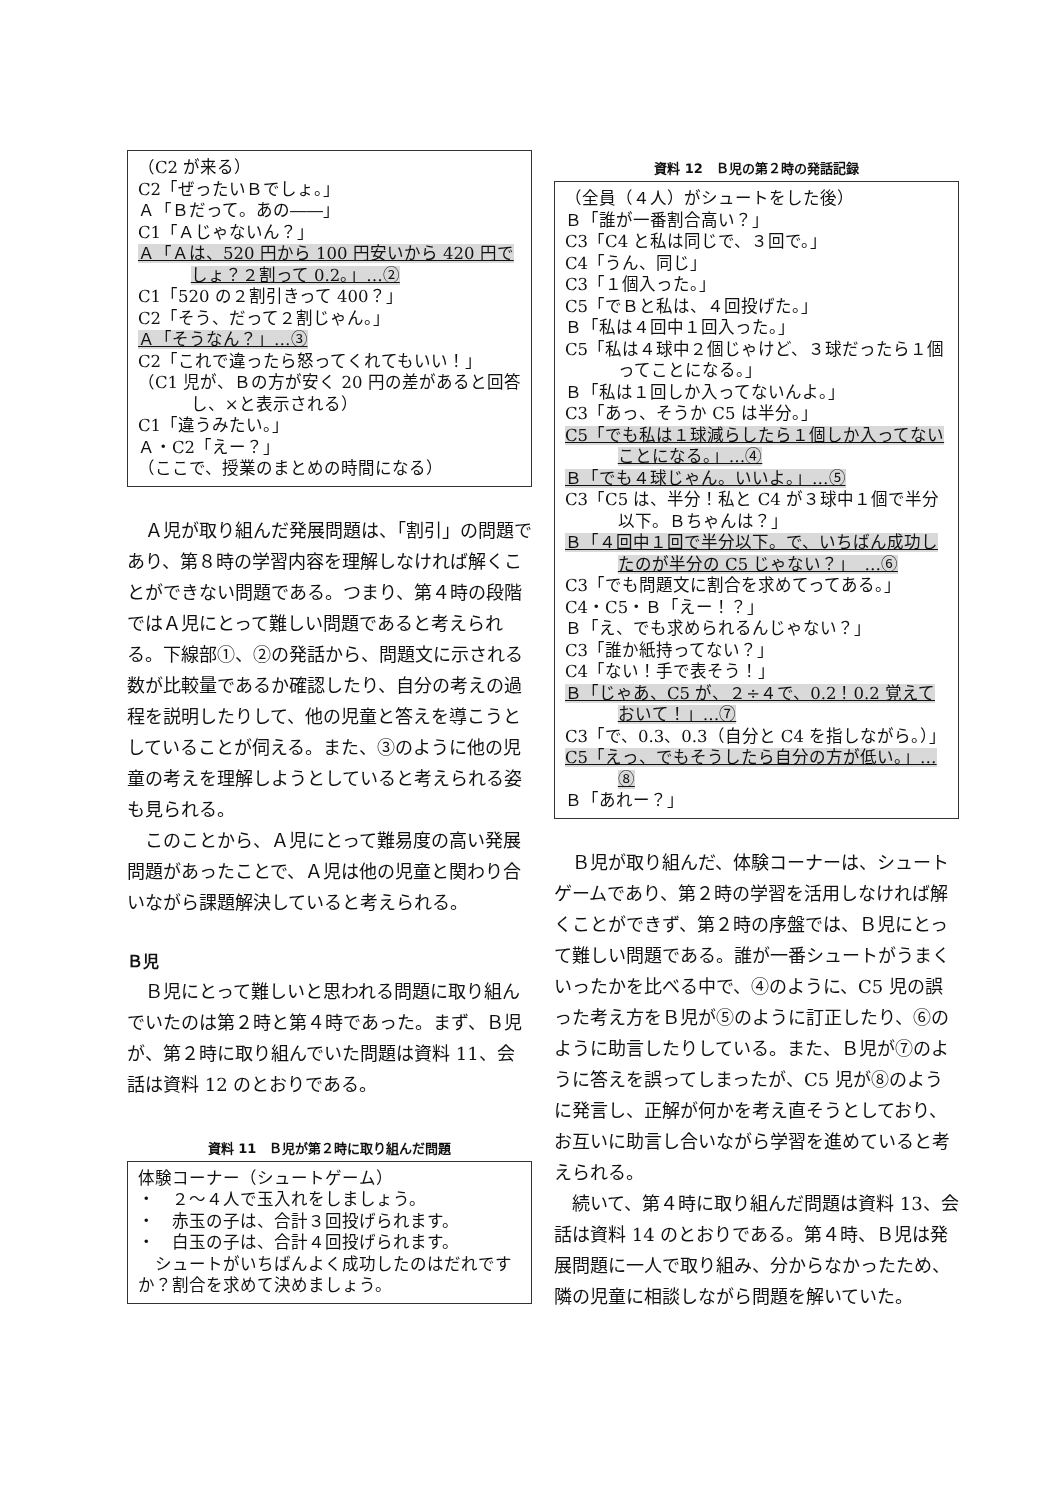（C2 が来る）
C2「ぜったいＢでしょ。」
Ａ「Ｂだって。あの――」
C1「Ａじゃないん？」
Ａ「Ａは、520 円から 100 円安いから 420 円でしょ？２割って 0.2。」…②
C1「520 の２割引きって 400？」
C2「そう、だって２割じゃん。」
Ａ「そうなん？」…③
C2「これで違ったら怒ってくれてもいい！」
（C1 児が、Ｂの方が安く 20 円の差があると回答し、×と表示される）
C1「違うみたい。」
Ａ・C2「えー？」
（ここで、授業のまとめの時間になる）
Ａ児が取り組んだ発展問題は、「割引」の問題であり、第８時の学習内容を理解しなければ解くことができない問題である。つまり、第４時の段階ではＡ児にとって難しい問題であると考えられる。下線部①、②の発話から、問題文に示される数が比較量であるか確認したり、自分の考えの過程を説明したりして、他の児童と答えを導こうとしていることが伺える。また、③のように他の児童の考えを理解しようとしていると考えられる姿も見られる。
このことから、Ａ児にとって難易度の高い発展問題があったことで、Ａ児は他の児童と関わり合いながら課題解決していると考えられる。
Ｂ児
Ｂ児にとって難しいと思われる問題に取り組んでいたのは第２時と第４時であった。まず、Ｂ児が、第２時に取り組んでいた問題は資料 11、会話は資料 12 のとおりである。
資料 11　Ｂ児が第２時に取り組んだ問題
体験コーナー（シュートゲーム）
・　２～４人で玉入れをしましょう。
・　赤玉の子は、合計３回投げられます。
・　白玉の子は、合計４回投げられます。
　シュートがいちばんよく成功したのはだれですか？割合を求めて決めましょう。
資料 12　Ｂ児の第２時の発話記録
（全員（４人）がシュートをした後）
Ｂ「誰が一番割合高い？」
C3「C4 と私は同じで、３回で。」
C4「うん、同じ」
C3「１個入った。」
C5「でＢと私は、４回投げた。」
Ｂ「私は４回中１回入った。」
C5「私は４球中２個じゃけど、３球だったら１個ってことになる。」
Ｂ「私は１回しか入ってないんよ。」
C3「あっ、そうか C5 は半分。」
C5「でも私は１球減らしたら１個しか入ってないことになる。」…④
Ｂ「でも４球じゃん。いいよ。」…⑤
C3「C5 は、半分！私と C4 が３球中１個で半分以下。Ｂちゃんは？」
Ｂ「４回中１回で半分以下。で、いちばん成功したのが半分の C5 じゃない？」　…⑥
C3「でも問題文に割合を求めてってある。」
C4・C5・Ｂ「えー！？」
Ｂ「え、でも求められるんじゃない？」
C3「誰か紙持ってない？」
C4「ない！手で表そう！」
Ｂ「じゃあ、C5 が、２÷４で、0.2！0.2 覚えておいて！」…⑦
C3「で、0.3、0.3（自分と C4 を指しながら。）」
C5「えっ、でもそうしたら自分の方が低い。」…⑧
Ｂ「あれー？」
Ｂ児が取り組んだ、体験コーナーは、シュートゲームであり、第２時の学習を活用しなければ解くことができず、第２時の序盤では、Ｂ児にとって難しい問題である。誰が一番シュートがうまくいったかを比べる中で、④のように、C5 児の誤った考え方をＢ児が⑤のように訂正したり、⑥のように助言したりしている。また、Ｂ児が⑦のように答えを誤ってしまったが、C5 児が⑧のように発言し、正解が何かを考え直そうとしており、お互いに助言し合いながら学習を進めていると考えられる。
続いて、第４時に取り組んだ問題は資料 13、会話は資料 14 のとおりである。第４時、Ｂ児は発展問題に一人で取り組み、分からなかったため、隣の児童に相談しながら問題を解いていた。